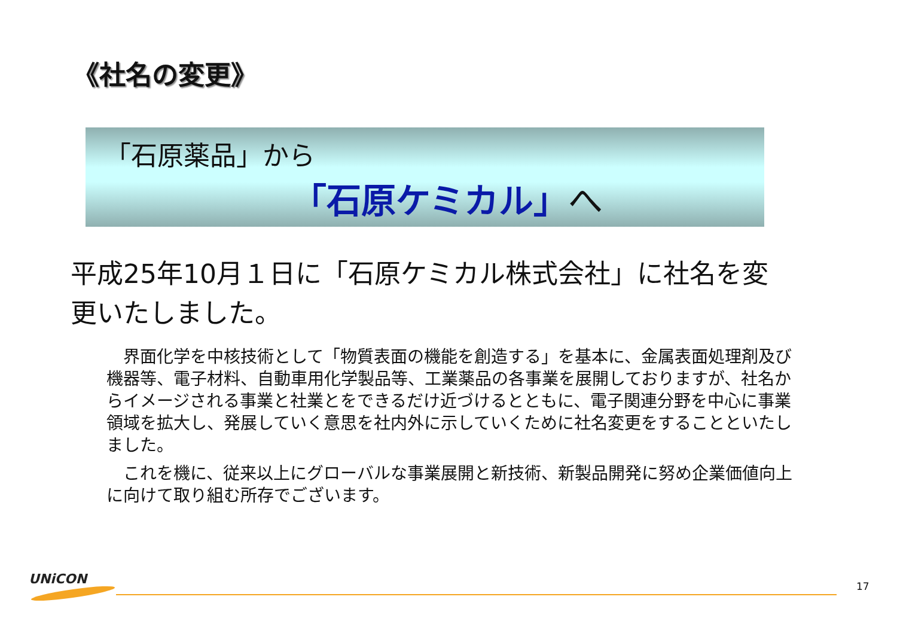《社名の変更》
「石原薬品」から
「石原ケミカル」へ
平成25年10月１日に「石原ケミカル株式会社」に社名を変更いたしました。
界面化学を中核技術として「物質表面の機能を創造する」を基本に、金属表面処理剤及び機器等、電子材料、自動車用化学製品等、工業薬品の各事業を展開しておりますが、社名からイメージされる事業と社業とをできるだけ近づけるとともに、電子関連分野を中心に事業領域を拡大し、発展していく意思を社内外に示していくために社名変更をすることといたしました。
これを機に、従来以上にグローバルな事業展開と新技術、新製品開発に努め企業価値向上に向けて取り組む所存でございます。
UNiCON 17